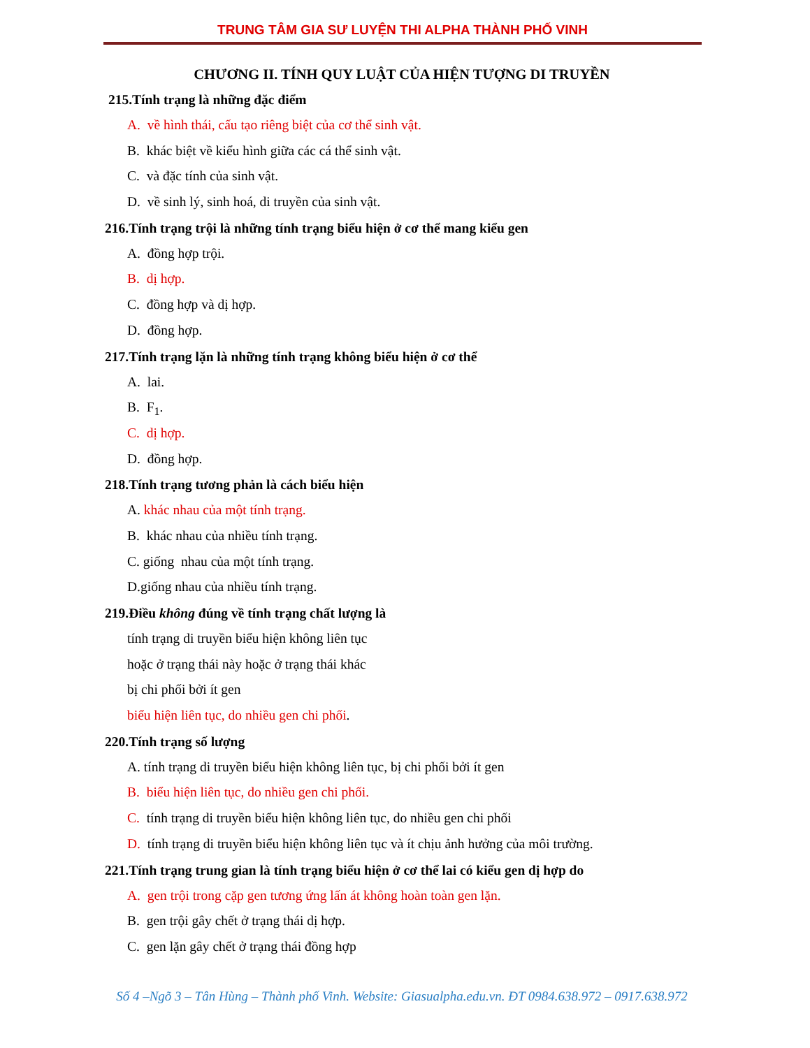TRUNG TÂM GIA SƯ LUYỆN THI ALPHA THÀNH PHỐ VINH
CHƯƠNG II. TÍNH QUY LUẬT CỦA HIỆN TƯỢNG DI TRUYỀN
215.Tính trạng là những đặc điểm
A. về hình thái, cấu tạo riêng biệt của cơ thể sinh vật.
B. khác biệt về kiểu hình giữa các cá thể sinh vật.
C. và đặc tính của sinh vật.
D. về sinh lý, sinh hoá, di truyền của sinh vật.
216.Tính trạng trội là những tính trạng biểu hiện ở cơ thể mang kiểu gen
A. đồng hợp trội.
B. dị hợp.
C. đồng hợp và dị hợp.
D. đồng hợp.
217.Tính trạng lặn là những tính trạng không biểu hiện ở cơ thể
A. lai.
B. F<sub>1</sub>.
C. dị hợp.
D. đồng hợp.
218.Tính trạng tương phản là cách biểu hiện
A. khác nhau của một tính trạng.
B. khác nhau của nhiều tính trạng.
C. giống nhau của một tính trạng.
D.giống nhau của nhiều tính trạng.
219.Điều không đúng về tính trạng chất lượng là
tính trạng di truyền biểu hiện không liên tục
hoặc ở trạng thái này hoặc ở trạng thái khác
bị chi phối bởi ít gen
biểu hiện liên tục, do nhiều gen chi phối.
220.Tính trạng số lượng
A. tính trạng di truyền biểu hiện không liên tục, bị chi phối bởi ít gen
B. biểu hiện liên tục, do nhiều gen chi phối.
C. tính trạng di truyền biểu hiện không liên tục, do nhiều gen chi phối
D. tính trạng di truyền biểu hiện không liên tục và ít chịu ảnh hưởng của môi trường.
221.Tính trạng trung gian là tính trạng biểu hiện ở cơ thể lai có kiểu gen dị hợp do
A. gen trội trong cặp gen tương ứng lấn át không hoàn toàn gen lặn.
B. gen trội gây chết ở trạng thái dị hợp.
C. gen lặn gây chết ở trạng thái đồng hợp
Số 4 –Ngõ 3 – Tân Hùng – Thành phố Vinh. Website: Giasualpha.edu.vn. ĐT 0984.638.972 – 0917.638.972